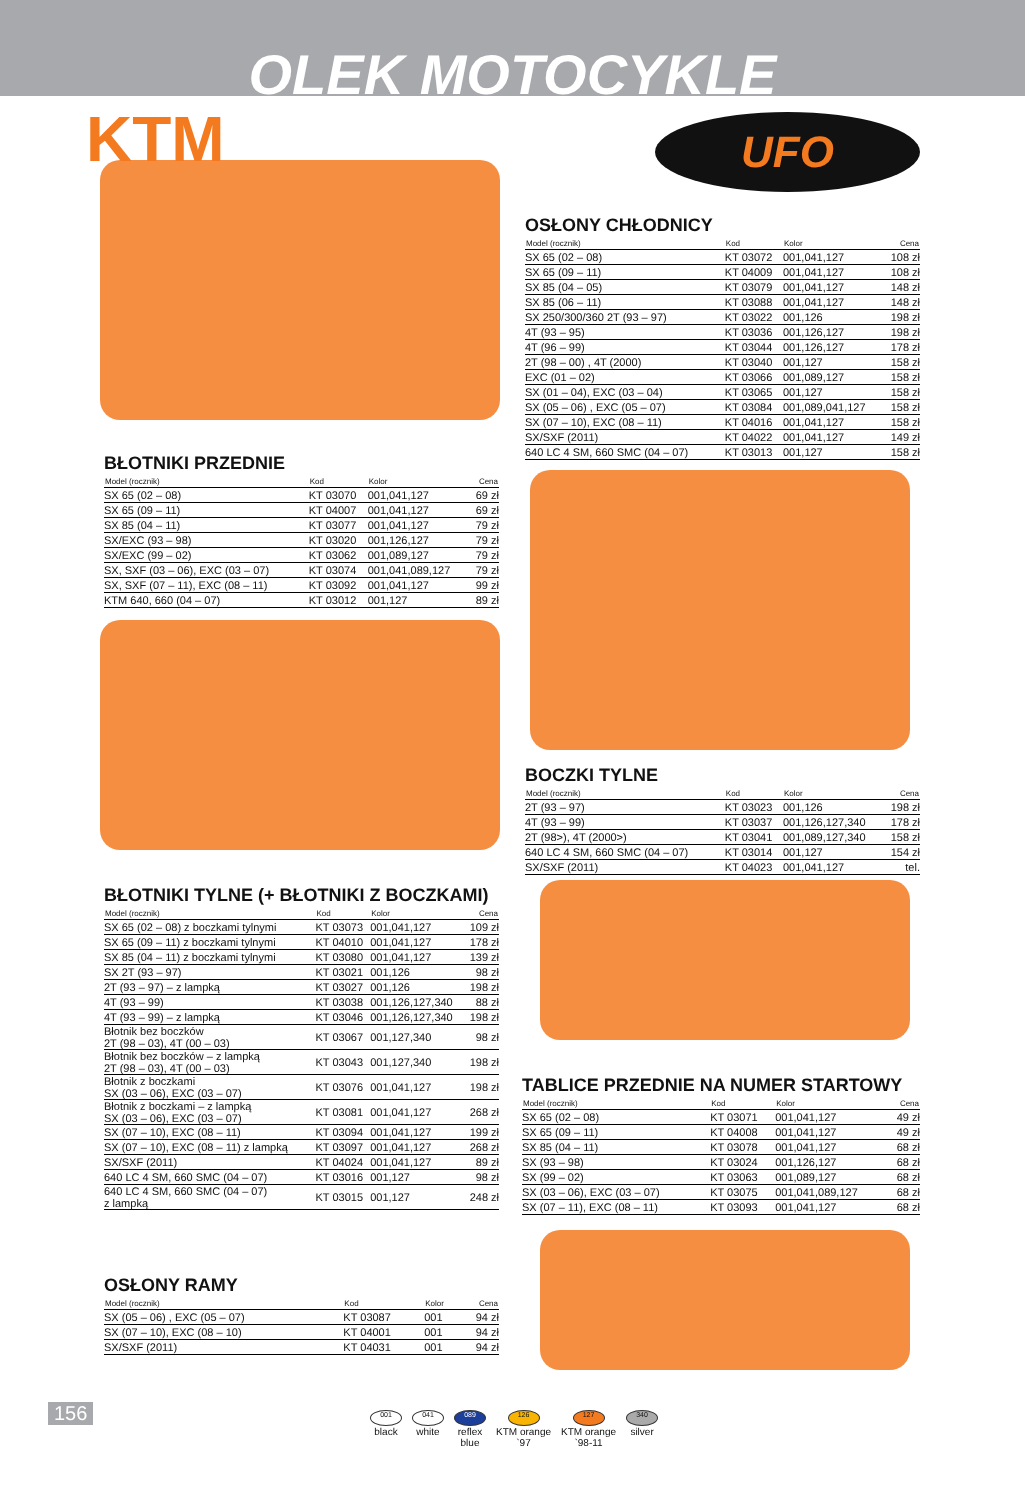OLEK MOTOCYKLE
KTM
UFO
OSŁONY CHŁODNICY
| Model (rocznik) | Kod | Kolor | Cena |
| --- | --- | --- | --- |
| SX 65 (02 – 08) | KT 03072 | 001,041,127 | 108 zł |
| SX 65 (09 – 11) | KT 04009 | 001,041,127 | 108 zł |
| SX 85 (04 – 05) | KT 03079 | 001,041,127 | 148 zł |
| SX 85 (06 – 11) | KT 03088 | 001,041,127 | 148 zł |
| SX 250/300/360 2T (93 – 97) | KT 03022 | 001,126 | 198 zł |
| 4T (93 – 95) | KT 03036 | 001,126,127 | 198 zł |
| 4T (96 – 99) | KT 03044 | 001,126,127 | 178 zł |
| 2T (98 – 00) , 4T (2000) | KT 03040 | 001,127 | 158 zł |
| EXC (01 – 02) | KT 03066 | 001,089,127 | 158 zł |
| SX (01 – 04), EXC (03 – 04) | KT 03065 | 001,127 | 158 zł |
| SX (05 – 06) , EXC (05 – 07) | KT 03084 | 001,089,041,127 | 158 zł |
| SX (07 – 10), EXC (08 – 11) | KT 04016 | 001,041,127 | 158 zł |
| SX/SXF (2011) | KT 04022 | 001,041,127 | 149 zł |
| 640 LC 4 SM, 660 SMC (04 – 07) | KT 03013 | 001,127 | 158 zł |
BŁOTNIKI PRZEDNIE
| Model (rocznik) | Kod | Kolor | Cena |
| --- | --- | --- | --- |
| SX 65 (02 – 08) | KT 03070 | 001,041,127 | 69 zł |
| SX 65 (09 – 11) | KT 04007 | 001,041,127 | 69 zł |
| SX 85 (04 – 11) | KT 03077 | 001,041,127 | 79 zł |
| SX/EXC (93 – 98) | KT 03020 | 001,126,127 | 79 zł |
| SX/EXC (99 – 02) | KT 03062 | 001,089,127 | 79 zł |
| SX, SXF (03 – 06), EXC (03 – 07) | KT 03074 | 001,041,089,127 | 79 zł |
| SX, SXF (07 – 11), EXC (08 – 11) | KT 03092 | 001,041,127 | 99 zł |
| KTM 640, 660 (04 – 07) | KT 03012 | 001,127 | 89 zł |
BOCZKI TYLNE
| Model (rocznik) | Kod | Kolor | Cena |
| --- | --- | --- | --- |
| 2T (93 – 97) | KT 03023 | 001,126 | 198 zł |
| 4T (93 – 99) | KT 03037 | 001,126,127,340 | 178 zł |
| 2T (98>), 4T (2000>) | KT 03041 | 001,089,127,340 | 158 zł |
| 640 LC 4 SM, 660 SMC (04 – 07) | KT 03014 | 001,127 | 154 zł |
| SX/SXF (2011) | KT 04023 | 001,041,127 | tel. |
BŁOTNIKI TYLNE (+ BŁOTNIKI Z BOCZKAMI)
| Model (rocznik) | Kod | Kolor | Cena |
| --- | --- | --- | --- |
| SX 65 (02 – 08) z boczkami tylnymi | KT 03073 | 001,041,127 | 109 zł |
| SX 65 (09 – 11) z boczkami tylnymi | KT 04010 | 001,041,127 | 178 zł |
| SX 85 (04 – 11) z boczkami tylnymi | KT 03080 | 001,041,127 | 139 zł |
| SX 2T (93 – 97) | KT 03021 | 001,126 | 98 zł |
| 2T (93 – 97) – z lampką | KT 03027 | 001,126 | 198 zł |
| 4T (93 – 99) | KT 03038 | 001,126,127,340 | 88 zł |
| 4T (93 – 99) – z lampką | KT 03046 | 001,126,127,340 | 198 zł |
| Błotnik bez boczków 2T (98 – 03), 4T (00 – 03) | KT 03067 | 001,127,340 | 98 zł |
| Błotnik bez boczków – z lampką 2T (98 – 03), 4T (00 – 03) | KT 03043 | 001,127,340 | 198 zł |
| Błotnik z boczkami SX (03 – 06), EXC (03 – 07) | KT 03076 | 001,041,127 | 198 zł |
| Błotnik z boczkami – z lampką SX (03 – 06), EXC (03 – 07) | KT 03081 | 001,041,127 | 268 zł |
| SX (07 – 10), EXC (08 – 11) | KT 03094 | 001,041,127 | 199 zł |
| SX (07 – 10), EXC (08 – 11) z lampką | KT 03097 | 001,041,127 | 268 zł |
| SX/SXF (2011) | KT 04024 | 001,041,127 | 89 zł |
| 640 LC 4 SM, 660 SMC (04 – 07) | KT 03016 | 001,127 | 98 zł |
| 640 LC 4 SM, 660 SMC (04 – 07) z lampką | KT 03015 | 001,127 | 248 zł |
TABLICE PRZEDNIE NA NUMER STARTOWY
| Model (rocznik) | Kod | Kolor | Cena |
| --- | --- | --- | --- |
| SX 65 (02 – 08) | KT 03071 | 001,041,127 | 49 zł |
| SX 65 (09 – 11) | KT 04008 | 001,041,127 | 49 zł |
| SX 85 (04 – 11) | KT 03078 | 001,041,127 | 68 zł |
| SX (93 – 98) | KT 03024 | 001,126,127 | 68 zł |
| SX (99 – 02) | KT 03063 | 001,089,127 | 68 zł |
| SX (03 – 06), EXC (03 – 07) | KT 03075 | 001,041,089,127 | 68 zł |
| SX (07 – 11), EXC (08 – 11) | KT 03093 | 001,041,127 | 68 zł |
OSŁONY RAMY
| Model (rocznik) | Kod | Kolor | Cena |
| --- | --- | --- | --- |
| SX (05 – 06) , EXC (05 – 07) | KT 03087 | 001 | 94 zł |
| SX (07 – 10), EXC (08 – 10) | KT 04001 | 001 | 94 zł |
| SX/SXF (2011) | KT 04031 | 001 | 94 zł |
156
001
black
041
white
089
reflex
blue
126
KTM orange
`97
127
KTM orange
`98-11
340
silver